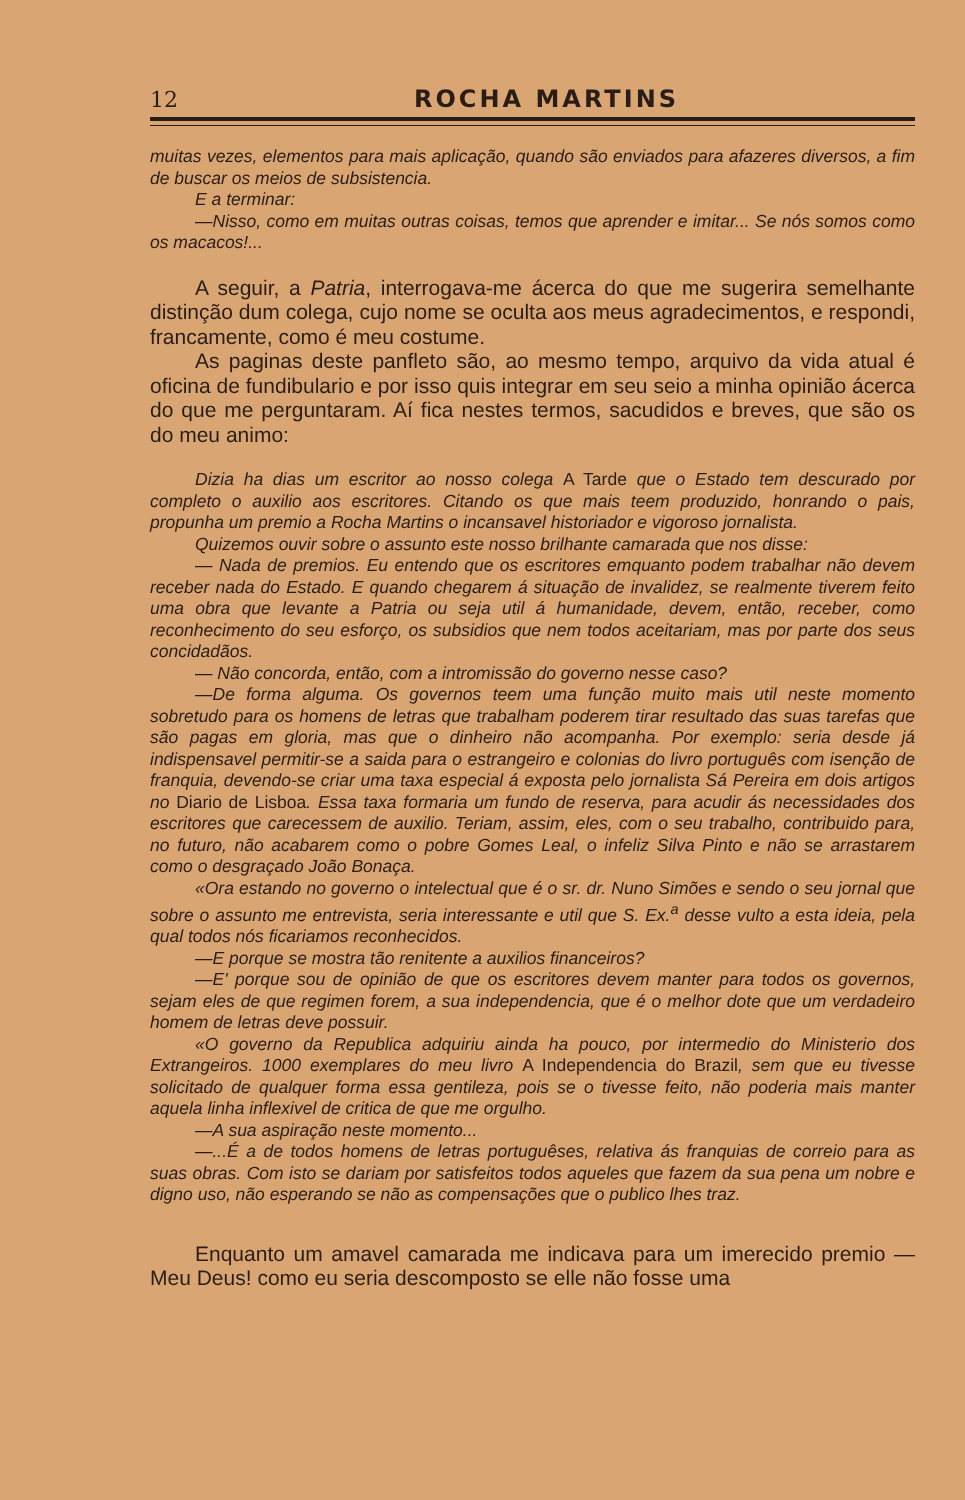12 ROCHA MARTINS
muitas vezes, elementos para mais aplicação, quando são enviados para afazeres diversos, a fim de buscar os meios de subsistencia.
E a terminar:
—Nisso, como em muitas outras coisas, temos que aprender e imitar... Se nós somos como os macacos!...
A seguir, a Patria, interrogava-me ácerca do que me sugerira semelhante distinção dum colega, cujo nome se oculta aos meus agradecimentos, e respondi, francamente, como é meu costume.
As paginas deste panfleto são, ao mesmo tempo, arquivo da vida atual é oficina de fundibulario e por isso quis integrar em seu seio a minha opinião ácerca do que me perguntaram. Aí fica nestes termos, sacudidos e breves, que são os do meu animo:
Dizia ha dias um escritor ao nosso colega A Tarde que o Estado tem descurado por completo o auxilio aos escritores. Citando os que mais teem produzido, honrando o pais, propunha um premio a Rocha Martins o incansavel historiador e vigoroso jornalista.
Quizemos ouvir sobre o assunto este nosso brilhante camarada que nos disse:
— Nada de premios. Eu entendo que os escritores emquanto podem trabalhar não devem receber nada do Estado. E quando chegarem á situação de invalidez, se realmente tiverem feito uma obra que levante a Patria ou seja util á humanidade, devem, então, receber, como reconhecimento do seu esforço, os subsidios que nem todos aceitariam, mas por parte dos seus concidadãos.
— Não concorda, então, com a intromissão do governo nesse caso?
—De forma alguma. Os governos teem uma função muito mais util neste momento sobretudo para os homens de letras que trabalham poderem tirar resultado das suas tarefas que são pagas em gloria, mas que o dinheiro não acompanha. Por exemplo: seria desde já indispensavel permitir-se a saida para o estrangeiro e colonias do livro português com isenção de franquia, devendo-se criar uma taxa especial á exposta pelo jornalista Sá Pereira em dois artigos no Diario de Lisboa. Essa taxa formaria um fundo de reserva, para acudir ás necessidades dos escritores que carecessem de auxilio. Teriam, assim, eles, com o seu trabalho, contribuido para, no futuro, não acabarem como o pobre Gomes Leal, o infeliz Silva Pinto e não se arrastarem como o desgraçado João Bonaça.
«Ora estando no governo o intelectual que é o sr. dr. Nuno Simões e sendo o seu jornal que sobre o assunto me entrevista, seria interessante e util que S. Ex.<sup>a</sup> desse vulto a esta ideia, pela qual todos nós ficariamos reconhecidos.
—E porque se mostra tão renitente a auxilios financeiros?
—E' porque sou de opinião de que os escritores devem manter para todos os governos, sejam eles de que regimen forem, a sua independencia, que é o melhor dote que um verdadeiro homem de letras deve possuir.
«O governo da Republica adquiriu ainda ha pouco, por intermedio do Ministerio dos Extrangeiros. 1000 exemplares do meu livro A Independencia do Brazil, sem que eu tivesse solicitado de qualquer forma essa gentileza, pois se o tivesse feito, não poderia mais manter aquela linha inflexivel de critica de que me orgulho.
—A sua aspiração neste momento...
—...É a de todos homens de letras portuguêses, relativa ás franquias de correio para as suas obras. Com isto se dariam por satisfeitos todos aqueles que fazem da sua pena um nobre e digno uso, não esperando se não as compensações que o publico lhes traz.
Enquanto um amavel camarada me indicava para um imerecido premio — Meu Deus! como eu seria descomposto se elle não fosse uma